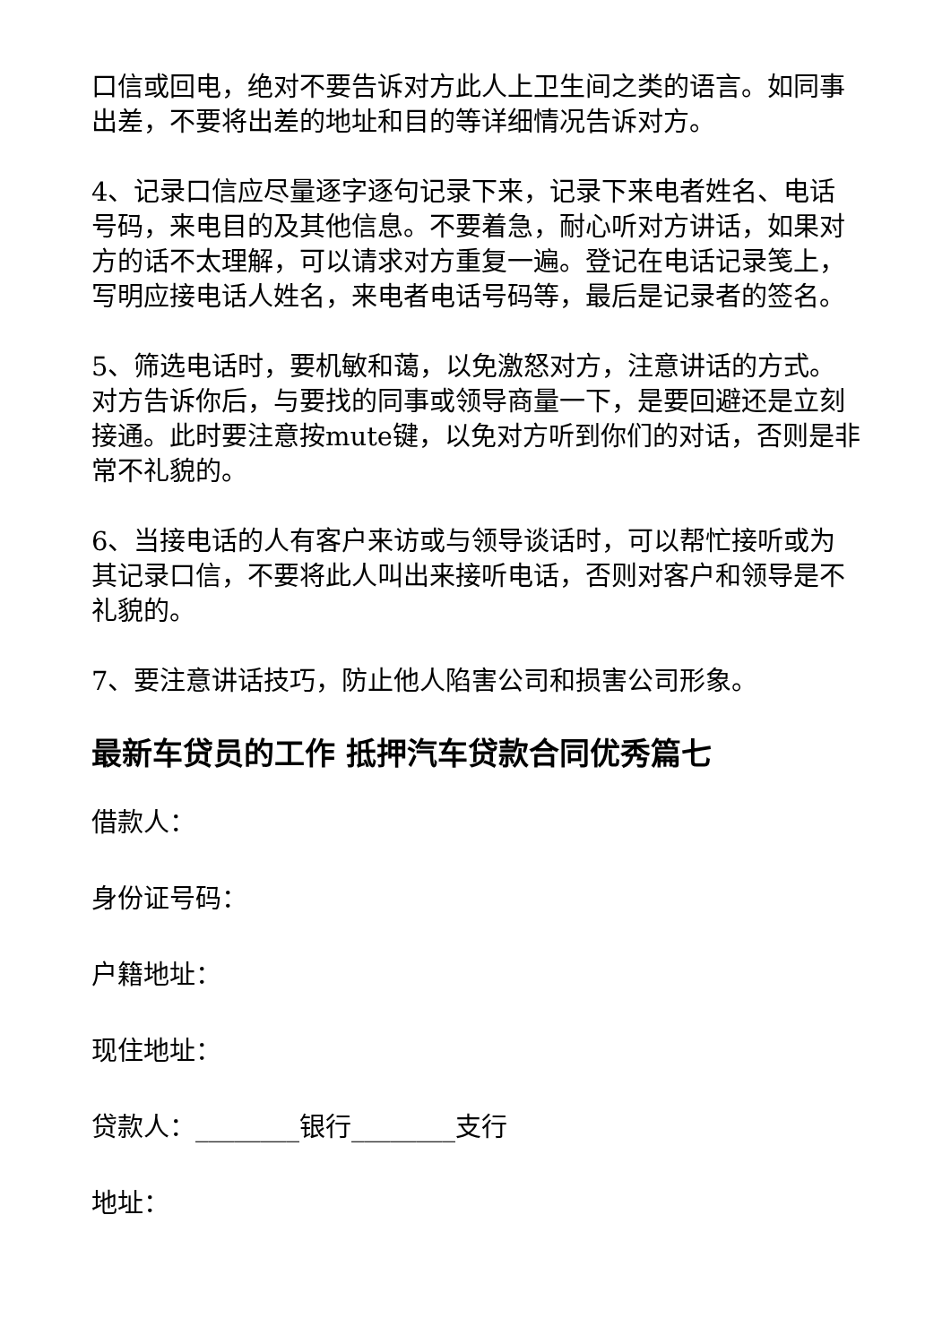口信或回电，绝对不要告诉对方此人上卫生间之类的语言。如同事出差，不要将出差的地址和目的等详细情况告诉对方。
4、记录口信应尽量逐字逐句记录下来，记录下来电者姓名、电话号码，来电目的及其他信息。不要着急，耐心听对方讲话，如果对方的话不太理解，可以请求对方重复一遍。登记在电话记录笺上，写明应接电话人姓名，来电者电话号码等，最后是记录者的签名。
5、筛选电话时，要机敏和蔼，以免激怒对方，注意讲话的方式。对方告诉你后，与要找的同事或领导商量一下，是要回避还是立刻接通。此时要注意按mute键，以免对方听到你们的对话，否则是非常不礼貌的。
6、当接电话的人有客户来访或与领导谈话时，可以帮忙接听或为其记录口信，不要将此人叫出来接听电话，否则对客户和领导是不礼貌的。
7、要注意讲话技巧，防止他人陷害公司和损害公司形象。
最新车贷员的工作 抵押汽车贷款合同优秀篇七
借款人：
身份证号码：
户籍地址：
现住地址：
贷款人：________银行________支行
地址：